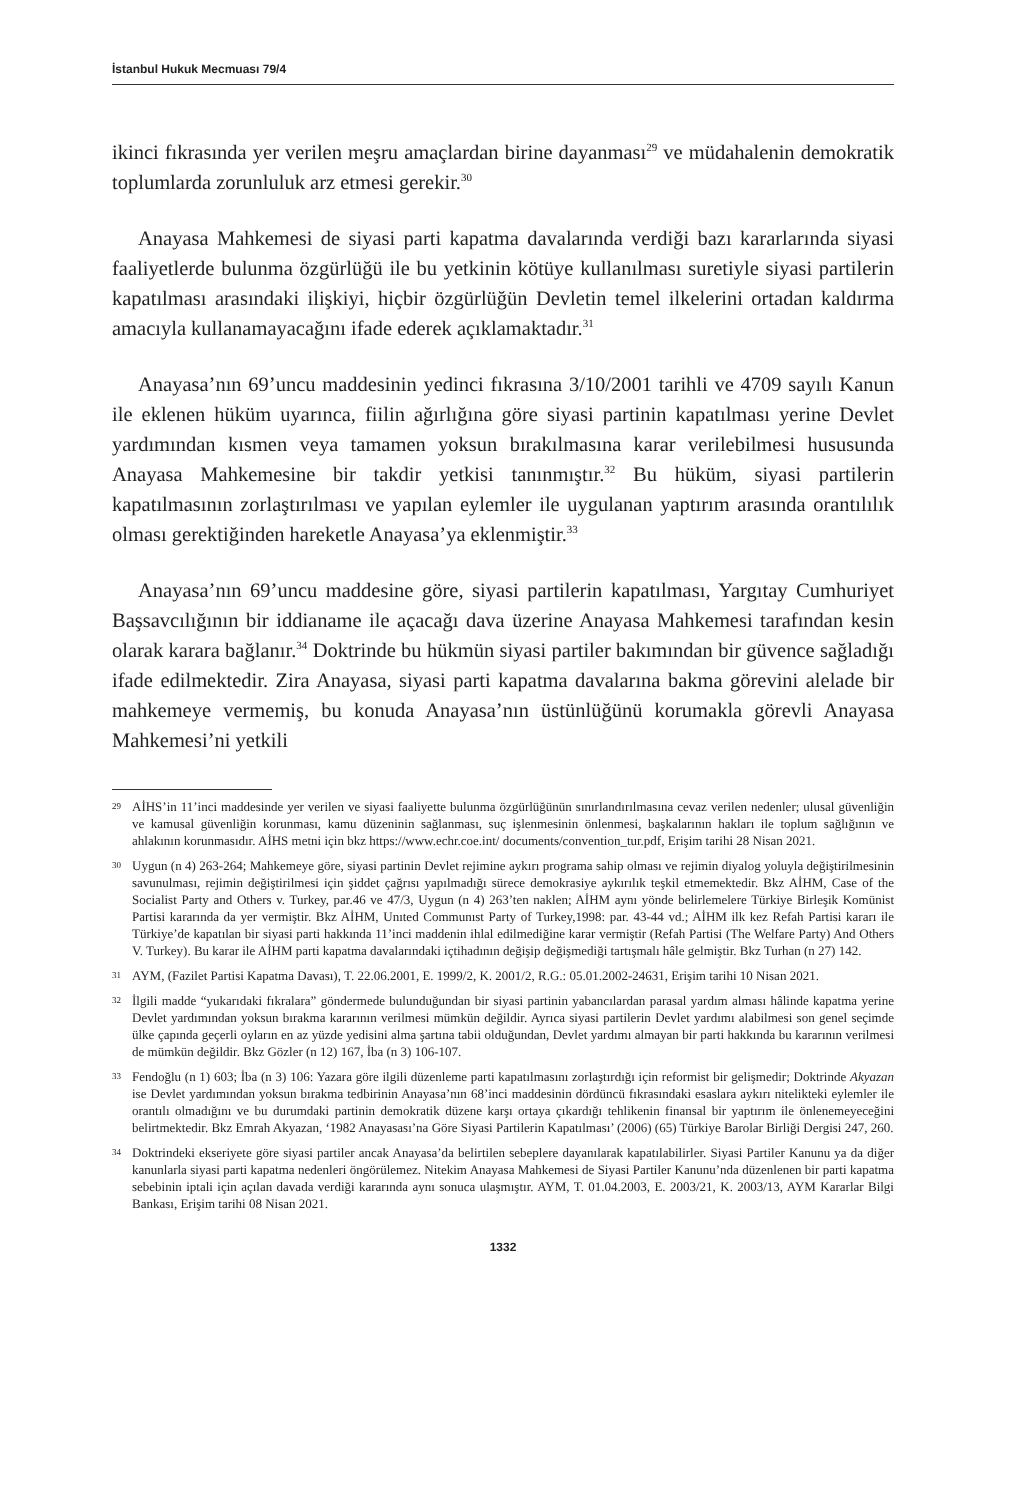İstanbul Hukuk Mecmuası 79/4
ikinci fıkrasında yer verilen meşru amaçlardan birine dayanması<sup>29</sup> ve müdahalenin demokratik toplumlarda zorunluluk arz etmesi gerekir.<sup>30</sup>
Anayasa Mahkemesi de siyasi parti kapatma davalarında verdiği bazı kararlarında siyasi faaliyetlerde bulunma özgürlüğü ile bu yetkinin kötüye kullanılması suretiyle siyasi partilerin kapatılması arasındaki ilişkiyi, hiçbir özgürlüğün Devletin temel ilkelerini ortadan kaldırma amacıyla kullanamayacağını ifade ederek açıklamaktadır.<sup>31</sup>
Anayasa’nın 69’uncu maddesinin yedinci fıkrasına 3/10/2001 tarihli ve 4709 sayılı Kanun ile eklenen hüküm uyarınca, fiilin ağırlığına göre siyasi partinin kapatılması yerine Devlet yardımından kısmen veya tamamen yoksun bırakılmasına karar verilebilmesi hususunda Anayasa Mahkemesine bir takdir yetkisi tanınmıştır.<sup>32</sup> Bu hüküm, siyasi partilerin kapatılmasının zorlaştırılması ve yapılan eylemler ile uygulanan yaptırım arasında orantılılık olması gerektiğinden hareketle Anayasa’ya eklenmiştir.<sup>33</sup>
Anayasa’nın 69’uncu maddesine göre, siyasi partilerin kapatılması, Yargıtay Cumhuriyet Başsavcılığının bir iddianame ile açacağı dava üzerine Anayasa Mahkemesi tarafından kesin olarak karara bağlanır.<sup>34</sup> Doktrinde bu hükmün siyasi partiler bakımından bir güvence sağladığı ifade edilmektedir. Zira Anayasa, siyasi parti kapatma davalarına bakma görevini alelade bir mahkemeye vermemiş, bu konuda Anayasa’nın üstünlüğünü korumakla görevli Anayasa Mahkemesi’ni yetkili
29 AİHS’in 11’inci maddesinde yer verilen ve siyasi faaliyette bulunma özgürlüğünün sınırlandırılmasına cevaz verilen nedenler; ulusal güvenliğin ve kamusal güvenliğin korunması, kamu düzeninin sağlanması, suç işlenmesinin önlenmesi, başkalarının hakları ile toplum sağlığının ve ahlakının korunmasıdır. AİHS metni için bkz https://www.echr.coe.int/ documents/convention_tur.pdf, Erişim tarihi 28 Nisan 2021.
30 Uygun (n 4) 263-264; Mahkemeye göre, siyasi partinin Devlet rejimine aykırı programa sahip olması ve rejimin diyalog yoluyla değiştirilmesinin savunulması, rejimin değiştirilmesi için şiddet çağrısı yapılmadığı sürece demokrasiye aykırılık teşkil etmemektedir. Bkz AİHM, Case of the Socialist Party and Others v. Turkey, par.46 ve 47/3, Uygun (n 4) 263’ten naklen; AİHM aynı yönde belirlemelere Türkiye Birleşik Komünist Partisi kararında da yer vermiştir. Bkz AİHM, Unıted Communıst Party of Turkey,1998: par. 43-44 vd.; AİHM ilk kez Refah Partisi kararı ile Türkiye’de kapatılan bir siyasi parti hakkında 11’inci maddenin ihlal edilmediğine karar vermiştir (Refah Partisi (The Welfare Party) And Others V. Turkey). Bu karar ile AİHM parti kapatma davalarındaki içtihadının değişip değişmediği tartışmalı hâle gelmiştir. Bkz Turhan (n 27) 142.
31 AYM, (Fazilet Partisi Kapatma Davası), T. 22.06.2001, E. 1999/2, K. 2001/2, R.G.: 05.01.2002-24631, Erişim tarihi 10 Nisan 2021.
32 İlgili madde “yukarıdaki fıkralara” göndermede bulunduğundan bir siyasi partinin yabancılardan parasal yardım alması hâlinde kapatma yerine Devlet yardımından yoksun bırakma kararının verilmesi mümkün değildir. Ayrıca siyasi partilerin Devlet yardımı alabilmesi son genel seçimde ülke çapında geçerli oyların en az yüzde yedisini alma şartına tabii olduğundan, Devlet yardımı almayan bir parti hakkında bu kararının verilmesi de mümkün değildir. Bkz Gözler (n 12) 167, İba (n 3) 106-107.
33 Fendoğlu (n 1) 603; İba (n 3) 106: Yazara göre ilgili düzenleme parti kapatılmasını zorlaştırdığı için reformist bir gelişmedir; Doktrinde Akyazan ise Devlet yardımından yoksun bırakma tedbirinin Anayasa’nın 68’inci maddesinin dördüncü fıkrasındaki esaslara aykırı nitelikteki eylemler ile orantılı olmadığını ve bu durumdaki partinin demokratik düzene karşı ortaya çıkardığı tehlikenin finansal bir yaptırım ile önlenemeyeceğini belirtmektedir. Bkz Emrah Akyazan, ‘1982 Anayasası’na Göre Siyasi Partilerin Kapatılması’ (2006) (65) Türkiye Barolar Birliği Dergisi 247, 260.
34 Doktrindeki ekseriyete göre siyasi partiler ancak Anayasa’da belirtilen sebeplere dayanılarak kapatılabilirler. Siyasi Partiler Kanunu ya da diğer kanunlarla siyasi parti kapatma nedenleri öngörülemez. Nitekim Anayasa Mahkemesi de Siyasi Partiler Kanunu’nda düzenlenen bir parti kapatma sebebinin iptali için açılan davada verdiği kararında aynı sonuca ulaşmıştır. AYM, T. 01.04.2003, E. 2003/21, K. 2003/13, AYM Kararlar Bilgi Bankası, Erişim tarihi 08 Nisan 2021.
1332